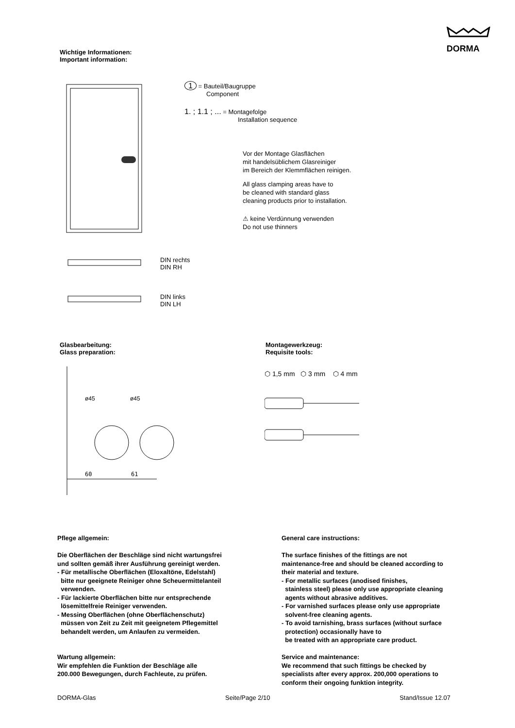DORMA
Wichtige Informationen:
Important information:
1 = Bauteil/Baugruppe
Component
1. ; 1.1 ; ... = Montagefolge
Installation sequence
Vor der Montage Glasflächen
mit handelsüblichem Glasreiniger
im Bereich der Klemmflächen reinigen.
All glass clamping areas have to
be cleaned with standard glass
cleaning products prior to installation.
⚠ keine Verdünnung verwenden
Do not use thinners
DIN rechts
DIN RH
DIN links
DIN LH
Glasbearbeitung:
Glass preparation:
Montagewerkzeug:
Requisite tools:
60
61
ø45
ø45
⬡ 1,5 mm ⬡ 3 mm ⬡ 4 mm
Pflege allgemein:
Die Oberflächen der Beschläge sind nicht wartungsfrei
und sollten gemäß ihrer Ausführung gereinigt werden.
- Für metallische Oberflächen (Eloxaltöne, Edelstahl)
bitte nur geeignete Reiniger ohne Scheuermittelanteil
verwenden.
- Für lackierte Oberflächen bitte nur entsprechende
lösemittelfreie Reiniger verwenden.
- Messing Oberflächen (ohne Oberflächenschutz)
müssen von Zeit zu Zeit mit geeignetem Pflegemittel
behandelt werden, um Anlaufen zu vermeiden.
Wartung allgemein:
Wir empfehlen die Funktion der Beschläge alle
200.000 Bewegungen, durch Fachleute, zu prüfen.
General care instructions:
The surface finishes of the fittings are not
maintenance-free and should be cleaned according to
their material and texture.
- For metallic surfaces (anodised finishes,
stainless steel) please only use appropriate cleaning
agents without abrasive additives.
- For varnished surfaces please only use appropriate
solvent-free cleaning agents.
- To avoid tarnishing, brass surfaces (without surface
protection) occasionally have to
be treated with an appropriate care product.
Service and maintenance:
We recommend that such fittings be checked by
specialists after every approx. 200,000 operations to
conform their ongoing funktion integrity.
DORMA-Glas Seite/Page 2/10 Stand/Issue 12.07